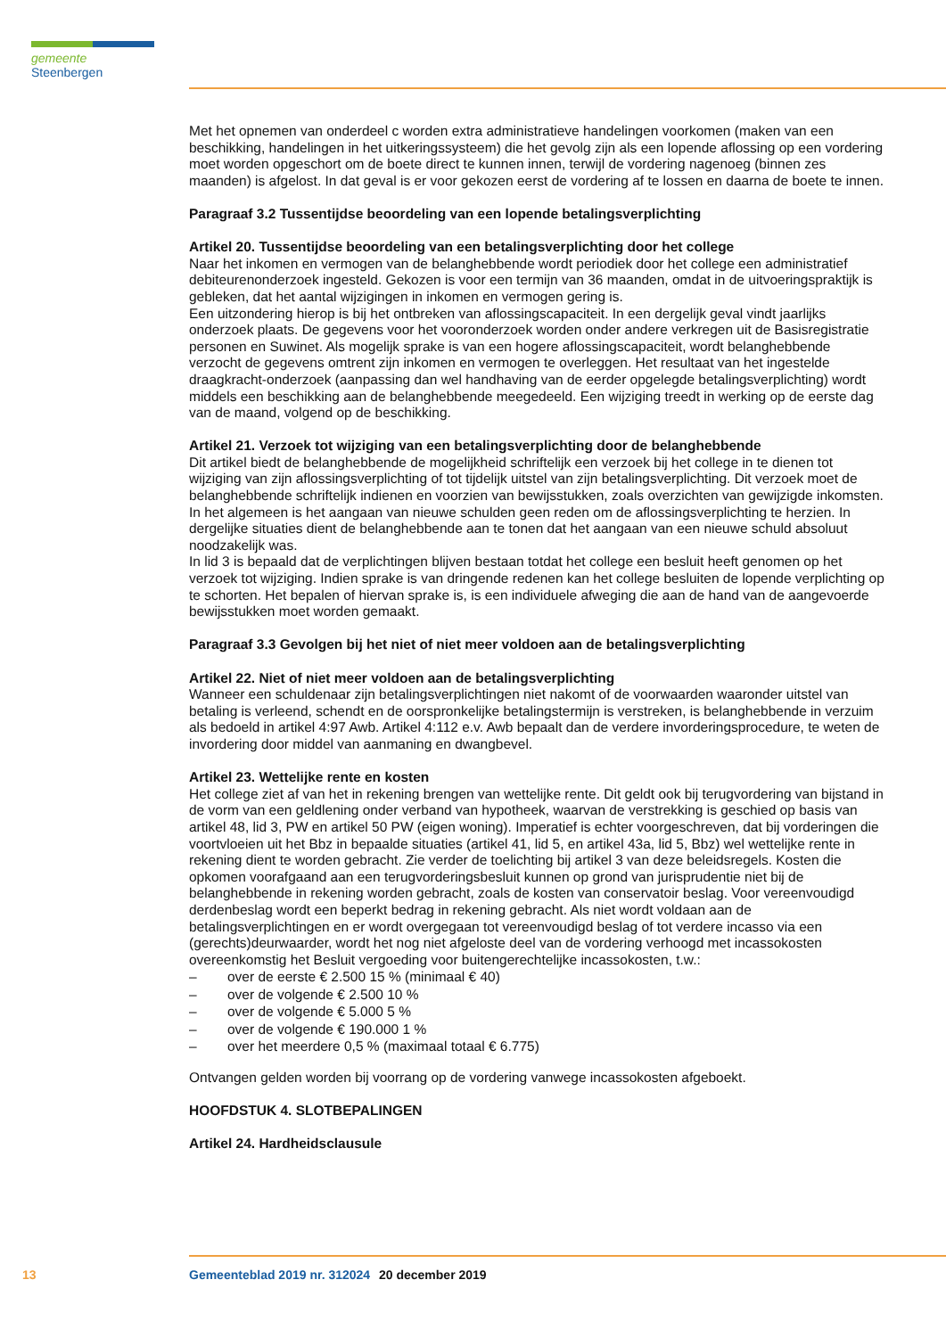gemeente Steenbergen
Met het opnemen van onderdeel c worden extra administratieve handelingen voorkomen (maken van een beschikking, handelingen in het uitkeringssysteem) die het gevolg zijn als een lopende aflossing op een vordering moet worden opgeschort om de boete direct te kunnen innen, terwijl de vordering nagenoeg (binnen zes maanden) is afgelost. In dat geval is er voor gekozen eerst de vordering af te lossen en daarna de boete te innen.
Paragraaf 3.2 Tussentijdse beoordeling van een lopende betalingsverplichting
Artikel 20. Tussentijdse beoordeling van een betalingsverplichting door het college
Naar het inkomen en vermogen van de belanghebbende wordt periodiek door het college een administratief debiteurenonderzoek ingesteld. Gekozen is voor een termijn van 36 maanden, omdat in de uitvoeringspraktijk is gebleken, dat het aantal wijzigingen in inkomen en vermogen gering is.
Een uitzondering hierop is bij het ontbreken van aflossingscapaciteit. In een dergelijk geval vindt jaarlijks onderzoek plaats. De gegevens voor het vooronderzoek worden onder andere verkregen uit de Basisregistratie personen en Suwinet. Als mogelijk sprake is van een hogere aflossingscapaciteit, wordt belanghebbende verzocht de gegevens omtrent zijn inkomen en vermogen te overleggen. Het resultaat van het ingestelde draagkracht-onderzoek (aanpassing dan wel handhaving van de eerder opgelegde betalingsverplichting) wordt middels een beschikking aan de belanghebbende meegedeeld. Een wijziging treedt in werking op de eerste dag van de maand, volgend op de beschikking.
Artikel 21. Verzoek tot wijziging van een betalingsverplichting door de belanghebbende
Dit artikel biedt de belanghebbende de mogelijkheid schriftelijk een verzoek bij het college in te dienen tot wijziging van zijn aflossingsverplichting of tot tijdelijk uitstel van zijn betalingsverplichting. Dit verzoek moet de belanghebbende schriftelijk indienen en voorzien van bewijsstukken, zoals overzichten van gewijzigde inkomsten. In het algemeen is het aangaan van nieuwe schulden geen reden om de aflossingsverplichting te herzien. In dergelijke situaties dient de belanghebbende aan te tonen dat het aangaan van een nieuwe schuld absoluut noodzakelijk was.
In lid 3 is bepaald dat de verplichtingen blijven bestaan totdat het college een besluit heeft genomen op het verzoek tot wijziging. Indien sprake is van dringende redenen kan het college besluiten de lopende verplichting op te schorten. Het bepalen of hiervan sprake is, is een individuele afweging die aan de hand van de aangevoerde bewijsstukken moet worden gemaakt.
Paragraaf 3.3 Gevolgen bij het niet of niet meer voldoen aan de betalingsverplichting
Artikel 22. Niet of niet meer voldoen aan de betalingsverplichting
Wanneer een schuldenaar zijn betalingsverplichtingen niet nakomt of de voorwaarden waaronder uitstel van betaling is verleend, schendt en de oorspronkelijke betalingstermijn is verstreken, is belanghebbende in verzuim als bedoeld in artikel 4:97 Awb. Artikel 4:112 e.v. Awb bepaalt dan de verdere invorderingsprocedure, te weten de invordering door middel van aanmaning en dwangbevel.
Artikel 23. Wettelijke rente en kosten
Het college ziet af van het in rekening brengen van wettelijke rente. Dit geldt ook bij terugvordering van bijstand in de vorm van een geldlening onder verband van hypotheek, waarvan de verstrekking is geschied op basis van artikel 48, lid 3, PW en artikel 50 PW (eigen woning). Imperatief is echter voorgeschreven, dat bij vorderingen die voortvloeien uit het Bbz in bepaalde situaties (artikel 41, lid 5, en artikel 43a, lid 5, Bbz) wel wettelijke rente in rekening dient te worden gebracht. Zie verder de toelichting bij artikel 3 van deze beleidsregels. Kosten die opkomen voorafgaand aan een terugvorderingsbesluit kunnen op grond van jurisprudentie niet bij de belanghebbende in rekening worden gebracht, zoals de kosten van conservatoir beslag. Voor vereenvoudigd derdenbeslag wordt een beperkt bedrag in rekening gebracht. Als niet wordt voldaan aan de betalingsverplichtingen en er wordt overgegaan tot vereenvoudigd beslag of tot verdere incasso via een (gerechts)deurwaarder, wordt het nog niet afgeloste deel van de vordering verhoogd met incassokosten overeenkomstig het Besluit vergoeding voor buitengerechtelijke incassokosten, t.w.:
– over de eerste € 2.500 15 % (minimaal € 40)
– over de volgende € 2.500 10 %
– over de volgende € 5.000 5 %
– over de volgende € 190.000 1 %
– over het meerdere 0,5 % (maximaal totaal € 6.775)
Ontvangen gelden worden bij voorrang op de vordering vanwege incassokosten afgeboekt.
HOOFDSTUK 4. SLOTBEPALINGEN
Artikel 24. Hardheidsclausule
13 Gemeenteblad 2019 nr. 312024 20 december 2019